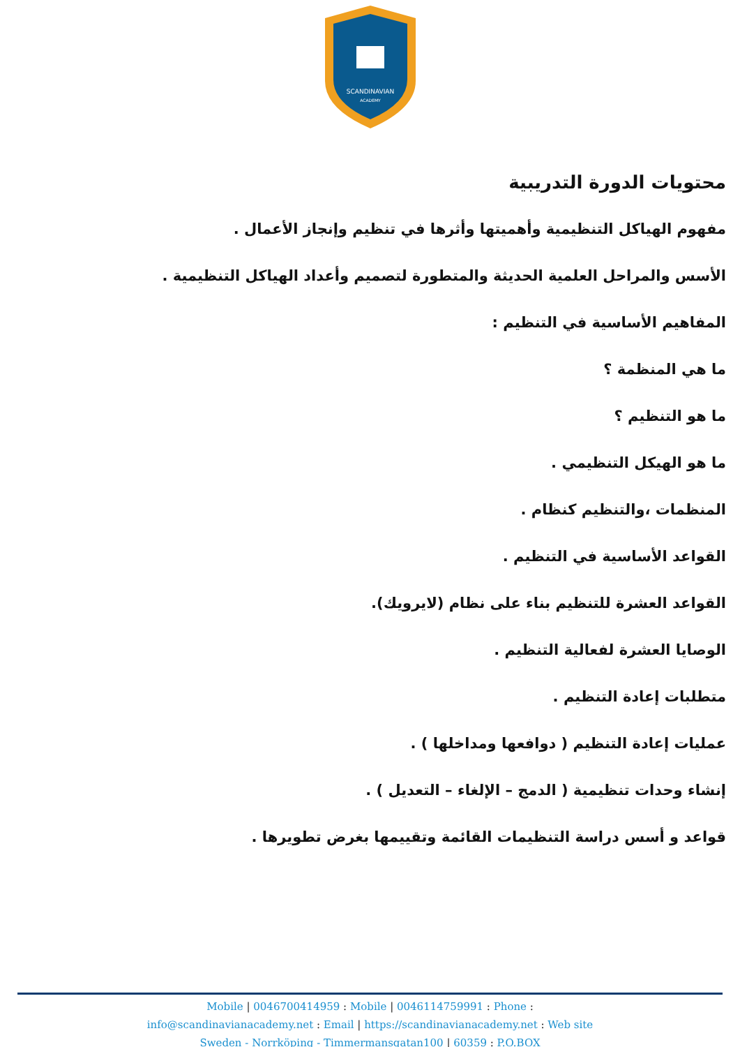SCANDINAVIAN
ACADEMY
محتويات الدورة التدريبية
مفهوم الهياكل التنظيمية وأهميتها وأثرها في تنظيم وإنجاز الأعمال .
الأسس والمراحل العلمية الحديثة والمتطورة لتصميم وأعداد الهياكل التنظيمية .
المفاهيم الأساسية في التنظيم :
ما هي المنظمة ؟
ما هو التنظيم ؟
ما هو الهيكل التنظيمي .
المنظمات ،والتنظيم كنظام .
القواعد الأساسية في التنظيم .
القواعد العشرة للتنظيم بناء على نظام (لايرويك).
الوصايا العشرة لفعالية التنظيم .
متطلبات إعادة التنظيم .
عمليات إعادة التنظيم ( دوافعها ومداخلها ) .
إنشاء وحدات تنظيمية ( الدمج – الإلغاء – التعديل ) .
قواعد و أسس دراسة التنظيمات القائمة وتقييمها بغرض تطويرها .
Mobile | 0046700414959 : Mobile | 0046114759991 : Phone :
info@scandinavianacademy.net : Email | https://scandinavianacademy.net : Web site
Sweden - Norrköping - Timmermansgatan100 | 60359 : P.O.BOX